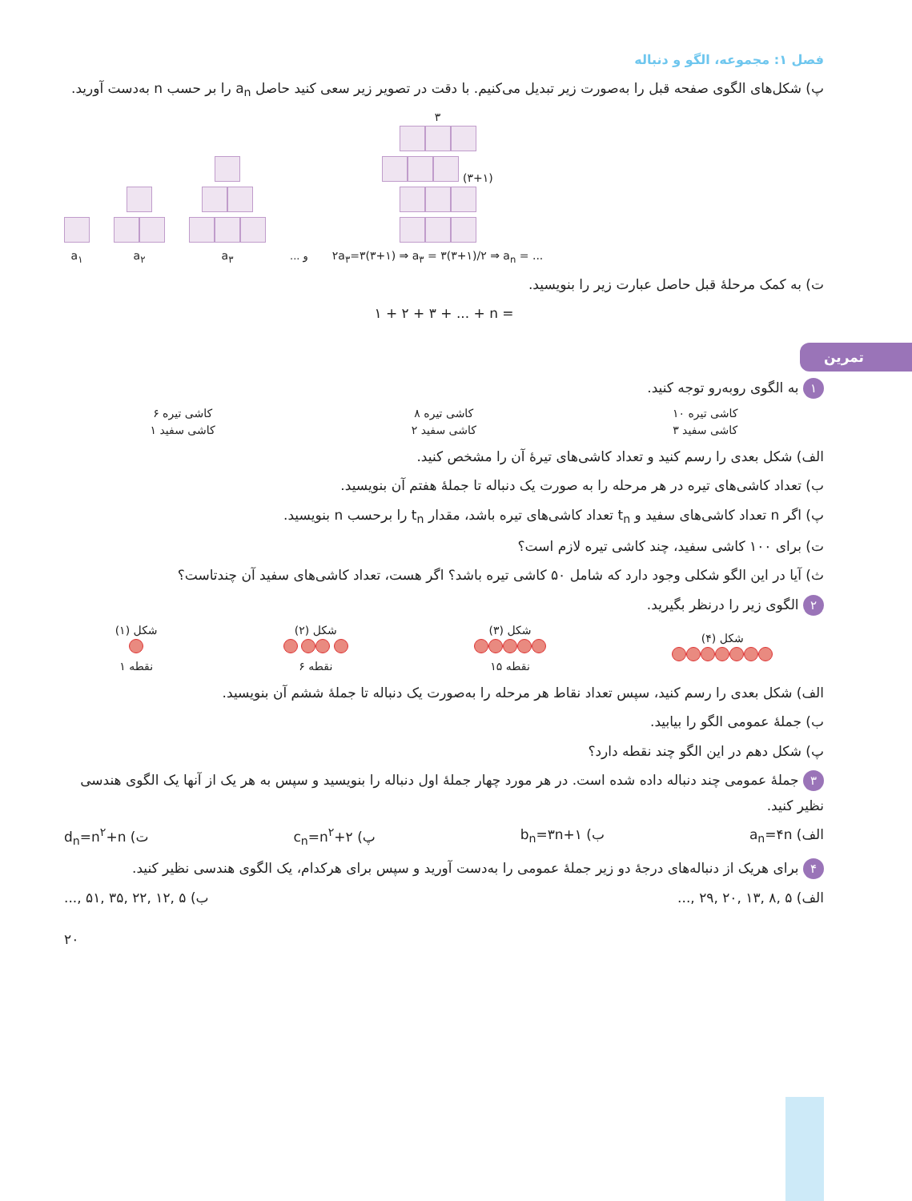فصل ۱: مجموعه، الگو و دنباله
پ) شکل‌های الگوی صفحه قبل را به‌صورت زیر تبدیل می‌کنیم. با دقت در تصویر زیر سعی کنید حاصل a<sub>n</sub> را بر حسب n به‌دست آورید.
a<sub>۱</sub>
a<sub>۲</sub>
a<sub>۳</sub>
... و
۳
(۳+۱)
۲a<sub>۳</sub>=۳(۳+۱) ⇒ a<sub>۳</sub> = ۳(۳+۱)/۲ ⇒ a<sub>n</sub> = ...
ت) به کمک مرحلهٔ قبل حاصل عبارت زیر را بنویسید.
۱ + ۲ + ۳ + ... + n =
تمرین
۱ به الگوی روبه‌رو توجه کنید.
۶ کاشی تیره
۱ کاشی سفید
۸ کاشی تیره
۲ کاشی سفید
۱۰ کاشی تیره
۳ کاشی سفید
الف) شکل بعدی را رسم کنید و تعداد کاشی‌های تیرهٔ آن را مشخص کنید.
ب) تعداد کاشی‌های تیره در هر مرحله را به صورت یک دنباله تا جملهٔ هفتم آن بنویسید.
پ) اگر n تعداد کاشی‌های سفید و t<sub>n</sub> تعداد کاشی‌های تیره باشد، مقدار t<sub>n</sub> را برحسب n بنویسید.
ت) برای ۱۰۰ کاشی سفید، چند کاشی تیره لازم است؟
ث) آیا در این الگو شکلی وجود دارد که شامل ۵۰ کاشی تیره باشد؟ اگر هست، تعداد کاشی‌های سفید آن چندتاست؟
۲ الگوی زیر را درنظر بگیرید.
شکل (۱)
۱ نقطه
شکل (۲)
۶ نقطه
شکل (۳)
۱۵ نقطه
شکل (۴)
الف) شکل بعدی را رسم کنید، سپس تعداد نقاط هر مرحله را به‌صورت یک دنباله تا جملهٔ ششم آن بنویسید.
ب) جملهٔ عمومی الگو را بیابید.
پ) شکل دهم در این الگو چند نقطه دارد؟
۳ جملهٔ عمومی چند دنباله داده شده است. در هر مورد چهار جملهٔ اول دنباله را بنویسید و سپس به هر یک از آنها یک الگوی هندسی نظیر کنید.
الف) a<sub>n</sub>=۴n ب) b<sub>n</sub>=۳n+۱ پ) c<sub>n</sub>=n<sup>۲</sup>+۲ ت) d<sub>n</sub>=n<sup>۲</sup>+n
۴ برای هریک از دنباله‌های درجهٔ دو زیر جملهٔ عمومی را به‌دست آورید و سپس برای هرکدام، یک الگوی هندسی نظیر کنید.
الف) ۵ ,۸ ,۱۳ ,۲۰ ,۲۹ ,... ب) ۵ ,۱۲ ,۲۲ ,۳۵ ,۵۱ ,...
۲۰